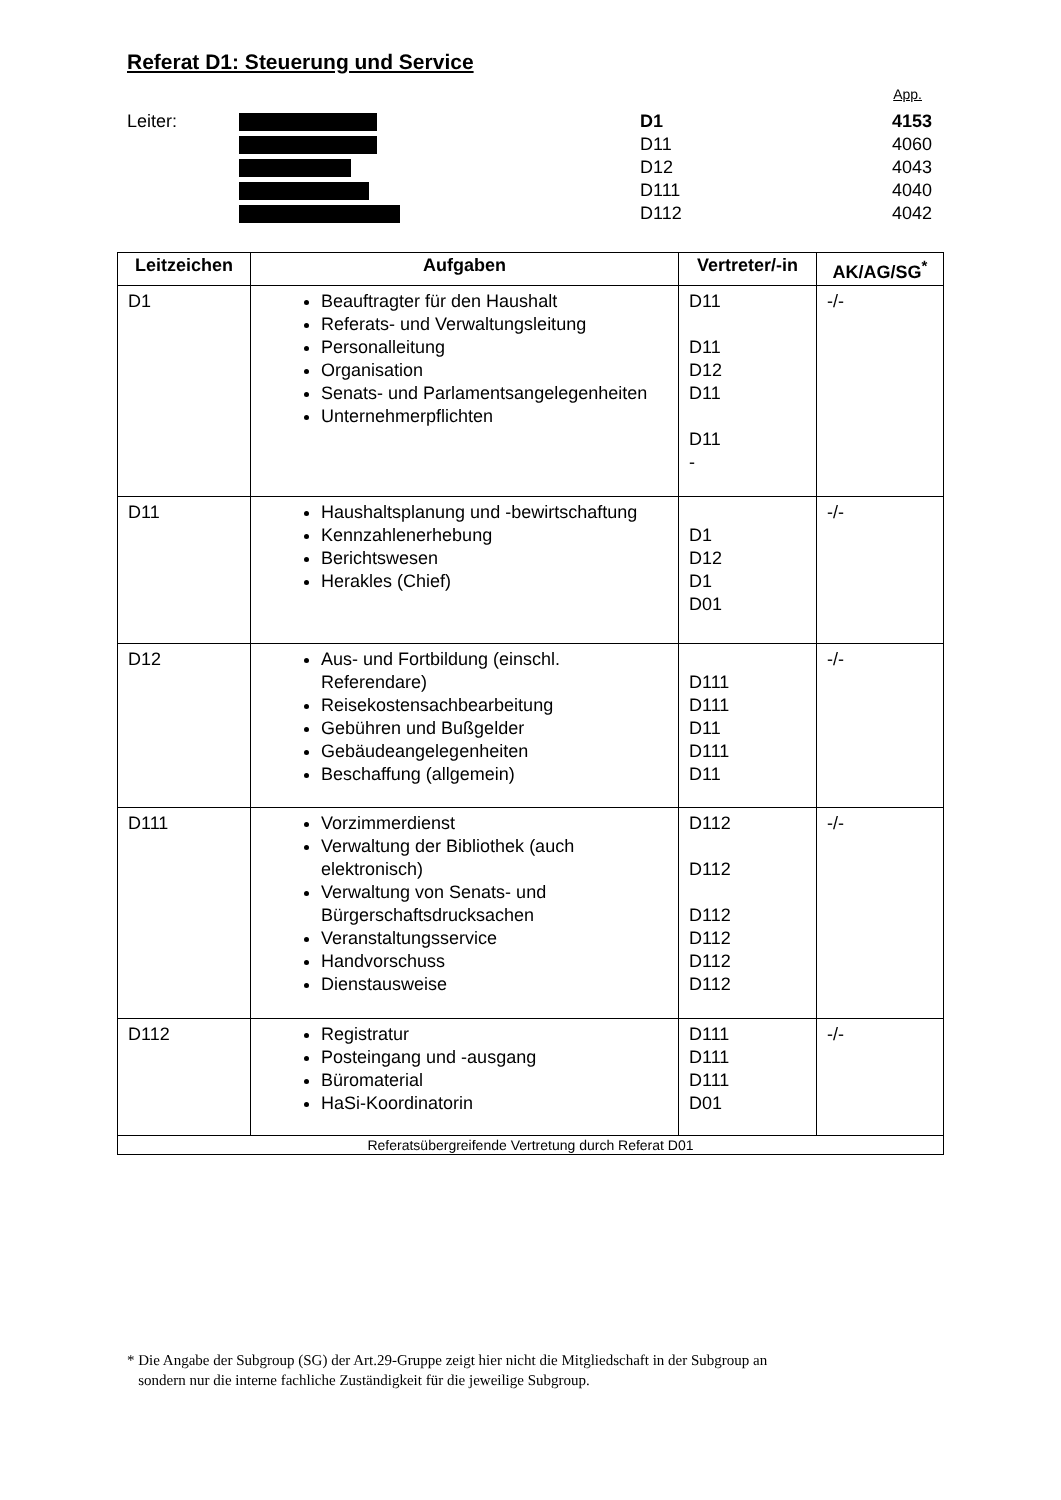Referat D1: Steuerung und Service
App.
Leiter: D1 4153
D11 4060
D12 4043
D111 4040
D112 4042
| Leitzeichen | Aufgaben | Vertreter/-in | AK/AG/SG<sup>*</sup> |
| --- | --- | --- | --- |
| D1 | Beauftragter für den Haushalt Referats- und Verwaltungsleitung Personalleitung Organisation Senats- und Parlamentsangelegenheiten Unternehmerpflichten | D11 D11 D12 D11 D11 - | -/- |
| D11 | Haushaltsplanung und -bewirtschaftung Kennzahlenerhebung Berichtswesen Herakles (Chief) | D1 D12 D1 D01 | -/- |
| D12 | Aus- und Fortbildung (einschl. Referendare) Reisekostensachbearbeitung Gebühren und Bußgelder Gebäudeangelegenheiten Beschaffung (allgemein) | D111 D111 D11 D111 D11 | -/- |
| D111 | Vorzimmerdienst Verwaltung der Bibliothek (auch elektronisch) Verwaltung von Senats- und Bürgerschaftsdrucksachen Veranstaltungsservice Handvorschuss Dienstausweise | D112 D112 D112 D112 D112 D112 | -/- |
| D112 | Registratur Posteingang und -ausgang Büromaterial HaSi-Koordinatorin | D111 D111 D111 D01 | -/- |
| Referatsübergreifende Vertretung durch Referat D01 | | | |
* Die Angabe der Subgroup (SG) der Art.29-Gruppe zeigt hier nicht die Mitgliedschaft in der Subgroup an
sondern nur die interne fachliche Zuständigkeit für die jeweilige Subgroup.